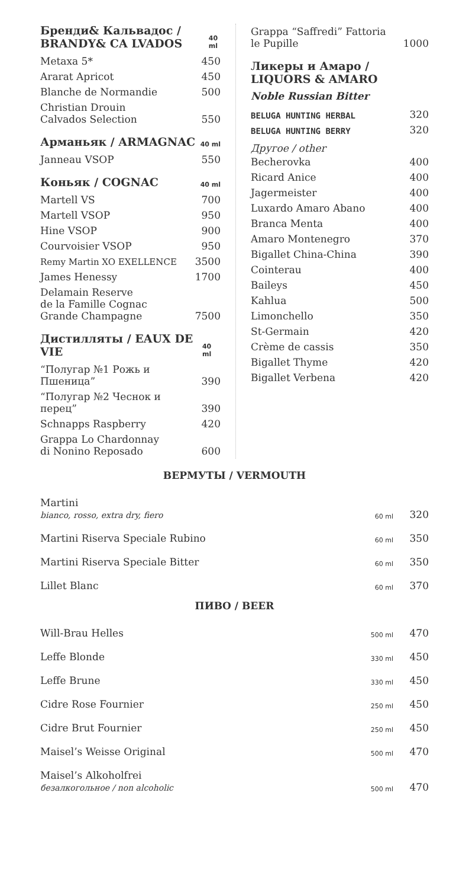Бренди& Кальвадос / BRANDY& CA LVADOS 40 ml
| Metaxa 5* | 450 |
| Ararat Apricot | 450 |
| Blanche de Normandie | 500 |
| Christian Drouin Calvados Selection | 550 |
Арманьяк / ARMAGNAC 40 ml
| Janneau VSOP | 550 |
Коньяк / COGNAC 40 ml
| Martell VS | 700 |
| Martell VSOP | 950 |
| Hine VSOP | 900 |
| Courvoisier VSOP | 950 |
| Remy Martin XO EXELLENCE | 3500 |
| James Henessy | 1700 |
| Delamain Reserve de la Famille Cognac Grande Champagne | 7500 |
Дистилляты / EAUX DE VIE 40 ml
| “Полугар №1 Рожь и Пшеница” | 390 |
| “Полугар №2 Чеснок и перец” | 390 |
| Schnapps Raspberry | 420 |
| Grappa Lo Chardonnay di Nonino Reposado | 600 |
| Grappa “Saffredi” Fattoria le Pupille | 1000 |
Ликеры и Амаро / LIQUORS & AMARO
Noble Russian Bitter
| BELUGA HUNTING HERBAL | 320 |
| BELUGA HUNTING BERRY | 320 |
Другое / other
| Becherovka | 400 |
| Ricard Anice | 400 |
| Jagermeister | 400 |
| Luxardo Amaro Abano | 400 |
| Branca Menta | 400 |
| Amaro Montenegro | 370 |
| Bigallet China-China | 390 |
| Cointerau | 400 |
| Baileys | 450 |
| Kahlua | 500 |
| Limonchello | 350 |
| St-Germain | 420 |
| Crème de cassis | 350 |
| Bigallet Thyme | 420 |
| Bigallet Verbena | 420 |
ВЕРМУТЫ / VERMOUTH
| Martini bianco, rosso, extra dry, fiero | 60 ml | 320 |
| Martini Riserva Speciale Rubino | 60 ml | 350 |
| Martini Riserva Speciale Bitter | 60 ml | 350 |
| Lillet Blanc | 60 ml | 370 |
ПИВО / BEER
| Will-Brau Helles | 500 ml | 470 |
| Leffe Blonde | 330 ml | 450 |
| Leffe Brune | 330 ml | 450 |
| Cidre Rose Fournier | 250 ml | 450 |
| Cidre Brut Fournier | 250 ml | 450 |
| Maisel’s Weisse Original | 500 ml | 470 |
| Maisel’s Alkoholfrei безалкогольное / non alcoholic | 500 ml | 470 |